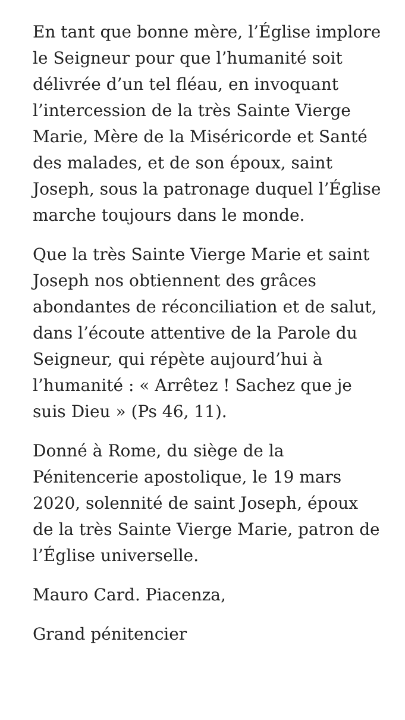En tant que bonne mère, l’Église implore le Seigneur pour que l’humanité soit délivrée d’un tel fléau, en invoquant l’intercession de la très Sainte Vierge Marie, Mère de la Miséricorde et Santé des malades, et de son époux, saint Joseph, sous la patronage duquel l’Église marche toujours dans le monde.
Que la très Sainte Vierge Marie et saint Joseph nos obtiennent des grâces abondantes de réconciliation et de salut, dans l’écoute attentive de la Parole du Seigneur, qui répète aujourd’hui à l’humanité : « Arrêtez ! Sachez que je suis Dieu » (Ps 46, 11).
Donné à Rome, du siège de la Pénitencerie apostolique, le 19 mars 2020, solennité de saint Joseph, époux de la très Sainte Vierge Marie, patron de l’Église universelle.
Mauro Card. Piacenza,
Grand pénitencier